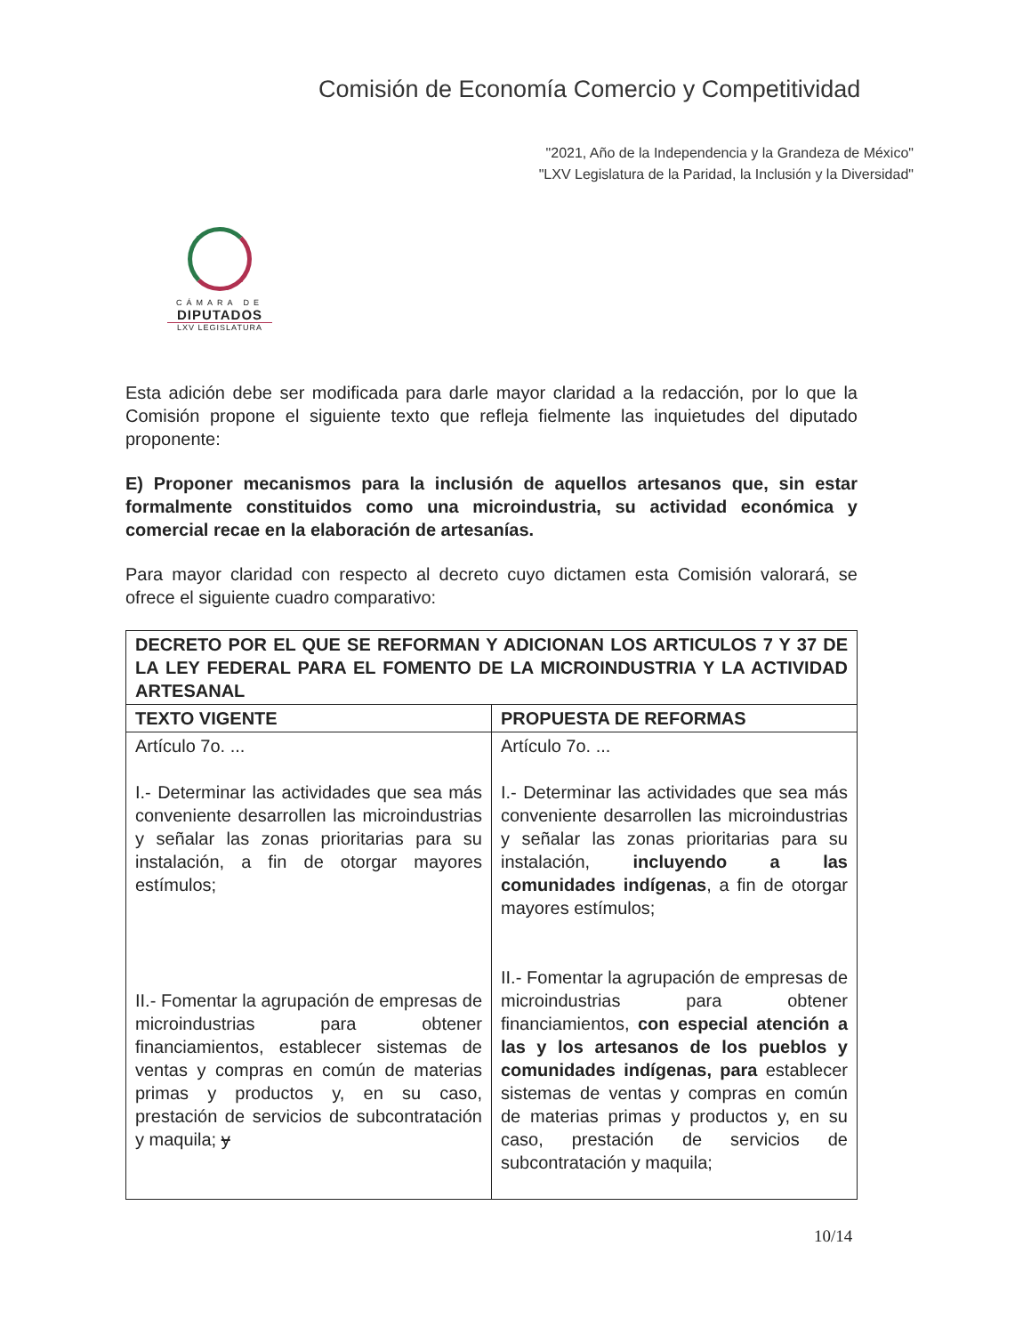Comisión de Economía Comercio y Competitividad
"2021, Año de la Independencia y la Grandeza de México"
"LXV Legislatura de la Paridad, la Inclusión y la Diversidad"
CÁMARA DE
DIPUTADOS
LXV LEGISLATURA
Esta adición debe ser modificada para darle mayor claridad a la redacción, por lo que la Comisión propone el siguiente texto que refleja fielmente las inquietudes del diputado proponente:
E) Proponer mecanismos para la inclusión de aquellos artesanos que, sin estar formalmente constituidos como una microindustria, su actividad económica y comercial recae en la elaboración de artesanías.
Para mayor claridad con respecto al decreto cuyo dictamen esta Comisión valorará, se ofrece el siguiente cuadro comparativo:
| DECRETO POR EL QUE SE REFORMAN Y ADICIONAN LOS ARTICULOS 7 Y 37 DE LA LEY FEDERAL PARA EL FOMENTO DE LA MICROINDUSTRIA Y LA ACTIVIDAD ARTESANAL | |
| --- | --- |
| TEXTO VIGENTE | PROPUESTA DE REFORMAS |
| Artículo 7o. ... I.- Determinar las actividades que sea más conveniente desarrollen las microindustrias y señalar las zonas prioritarias para su instalación, a fin de otorgar mayores estímulos; II.- Fomentar la agrupación de empresas de microindustrias para obtener financiamientos, establecer sistemas de ventas y compras en común de materias primas y productos y, en su caso, prestación de servicios de subcontratación y maquila; y | Artículo 7o. ... I.- Determinar las actividades que sea más conveniente desarrollen las microindustrias y señalar las zonas prioritarias para su instalación, incluyendo a las comunidades indígenas , a fin de otorgar mayores estímulos; II.- Fomentar la agrupación de empresas de microindustrias para obtener financiamientos, con especial atención a las y los artesanos de los pueblos y comunidades indígenas, para establecer sistemas de ventas y compras en común de materias primas y productos y, en su caso, prestación de servicios de subcontratación y maquila; |
10/14